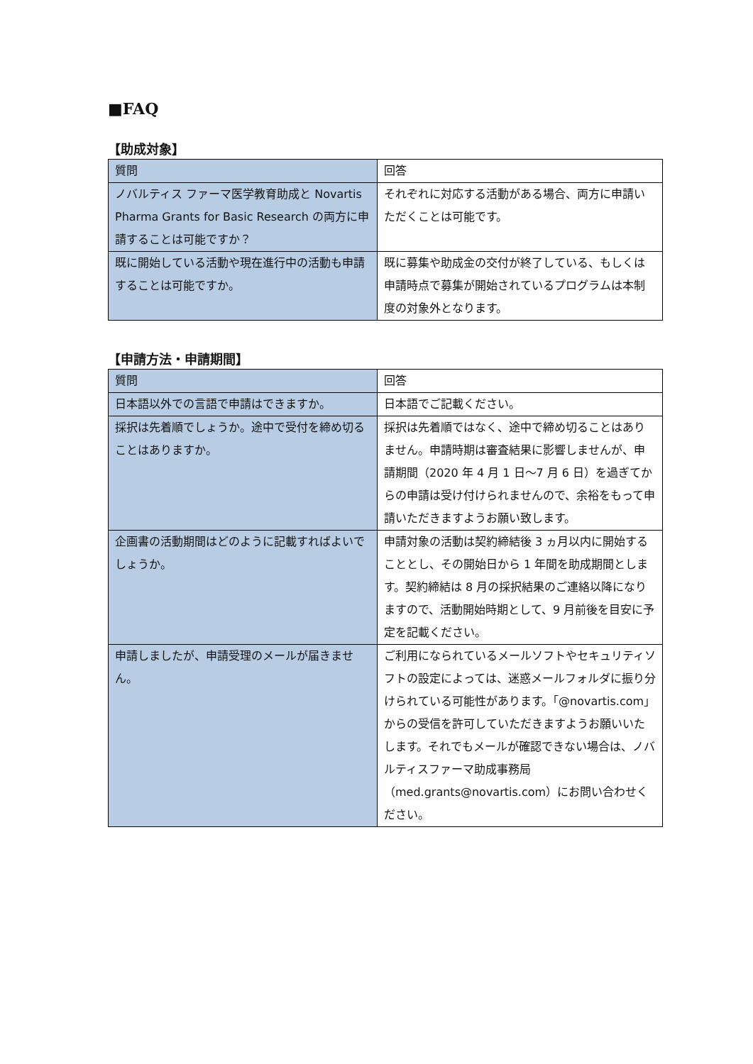■FAQ
【助成対象】
| 質問 | 回答 |
| ノバルティス ファーマ医学教育助成と Novartis Pharma Grants for Basic Research の両方に申請することは可能ですか？ | それぞれに対応する活動がある場合、両方に申請いただくことは可能です。 |
| 既に開始している活動や現在進行中の活動も申請することは可能ですか。 | 既に募集や助成金の交付が終了している、もしくは申請時点で募集が開始されているプログラムは本制度の対象外となります。 |
【申請方法・申請期間】
| 質問 | 回答 |
| 日本語以外での言語で申請はできますか。 | 日本語でご記載ください。 |
| 採択は先着順でしょうか。途中で受付を締め切ることはありますか。 | 採択は先着順ではなく、途中で締め切ることはありません。申請時期は審査結果に影響しませんが、申請期間（2020 年 4 月 1 日～7 月 6 日）を過ぎてからの申請は受け付けられませんので、余裕をもって申請いただきますようお願い致します。 |
| 企画書の活動期間はどのように記載すればよいでしょうか。 | 申請対象の活動は契約締結後 3 ヵ月以内に開始することとし、その開始日から 1 年間を助成期間とします。契約締結は 8 月の採択結果のご連絡以降になりますので、活動開始時期として、9 月前後を目安に予定を記載ください。 |
| 申請しましたが、申請受理のメールが届きません。 | ご利用になられているメールソフトやセキュリティソフトの設定によっては、迷惑メールフォルダに振り分けられている可能性があります。「@novartis.com」からの受信を許可していただきますようお願いいたします。それでもメールが確認できない場合は、ノバルティスファーマ助成事務局（med.grants@novartis.com）にお問い合わせください。 |